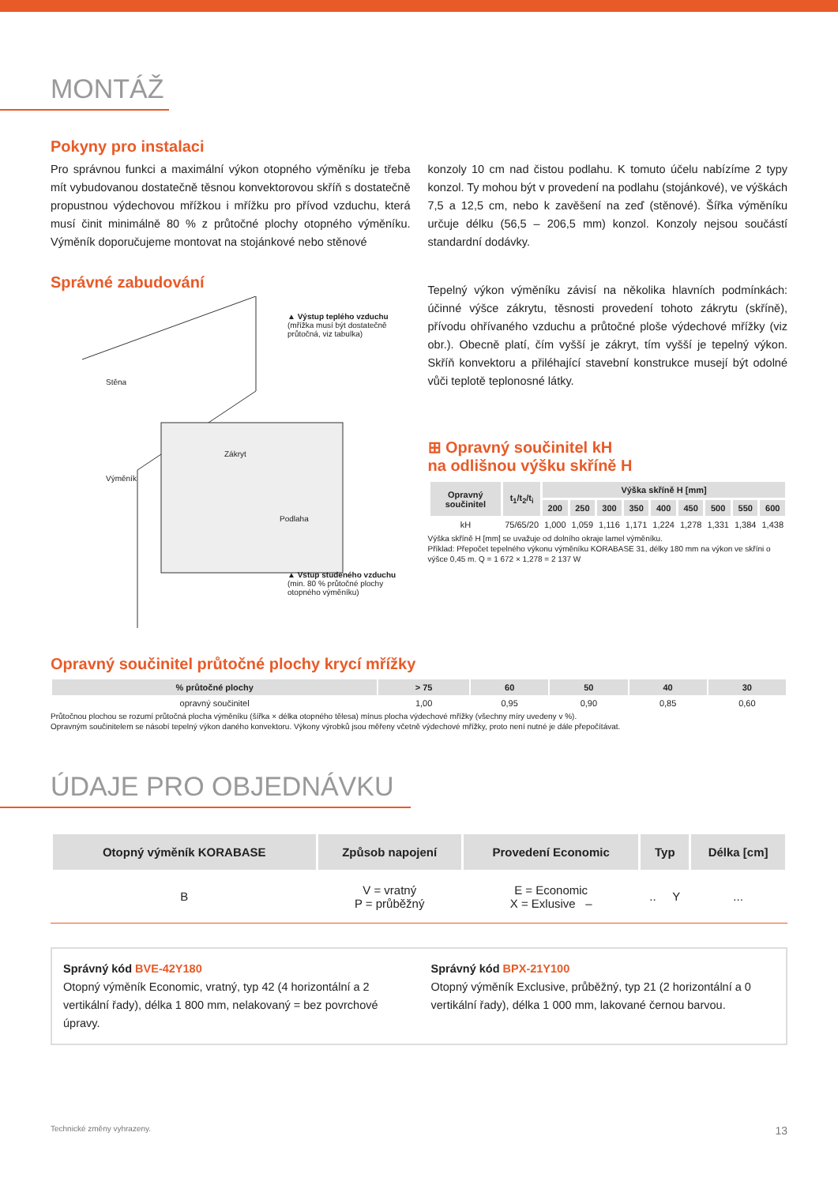MONTÁŽ
Pokyny pro instalaci
Pro správnou funkci a maximální výkon otopného výměníku je třeba mít vybudovanou dostatečně těsnou konvektorovou skříň s dostatečně propustnou výdechovou mřížkou i mřížku pro přívod vzduchu, která musí činit minimálně 80 % z průtočné plochy otopného výměníku. Výměník doporučujeme montovat na stojánkové nebo stěnové
konzoly 10 cm nad čistou podlahu. K tomuto účelu nabízíme 2 typy konzol. Ty mohou být v provedení na podlahu (stojánkové), ve výškách 7,5 a 12,5 cm, nebo k zavěšení na zeď (stěnové). Šířka výměníku určuje délku (56,5 – 206,5 mm) konzol. Konzoly nejsou součástí standardní dodávky.
Správné zabudování
▲ Výstup teplého vzduchu
(mřížka musí být dostatečně průtočná, viz tabulka)
Stěna
Zákryt
Výměník
Podlaha
▲ Vstup studeného vzduchu
(min. 80 % průtočné plochy otopného výměníku)
Tepelný výkon výměníku závisí na několika hlavních podmínkách: účinné výšce zákrytu, těsnosti provedení tohoto zákrytu (skříně), přívodu ohřívaného vzduchu a průtočné ploše výdechové mřížky (viz obr.). Obecně platí, čím vyšší je zákryt, tím vyšší je tepelný výkon. Skříň konvektoru a přiléhající stavební konstrukce musejí být odolné vůči teplotě teplonosné látky.
⊞ Opravný součinitel kH
na odlišnou výšku skříně H
| Opravný součinitel | t<sub>1</sub>/t<sub>2</sub>/t<sub>i</sub> | Výška skříně H [mm] | | | | | | | | |
| --- | --- | --- | --- | --- | --- | --- | --- | --- | --- | --- |
| | | 200 | 250 | 300 | 350 | 400 | 450 | 500 | 550 | 600 |
| kH | 75/65/20 | 1,000 | 1,059 | 1,116 | 1,171 | 1,224 | 1,278 | 1,331 | 1,384 | 1,438 |
Výška skříně H [mm] se uvažuje od dolního okraje lamel výměníku.
Příklad: Přepočet tepelného výkonu výměníku KORABASE 31, délky 180 mm na výkon ve skříni o výšce 0,45 m. Q = 1 672 × 1,278 = 2 137 W
Opravný součinitel průtočné plochy krycí mřížky
| % průtočné plochy | > 75 | 60 | 50 | 40 | 30 |
| --- | --- | --- | --- | --- | --- |
| opravný součinitel | 1,00 | 0,95 | 0,90 | 0,85 | 0,60 |
Průtočnou plochou se rozumí průtočná plocha výměníku (šířka × délka otopného tělesa) mínus plocha výdechové mřížky (všechny míry uvedeny v %).
Opravným součinitelem se násobí tepelný výkon daného konvektoru. Výkony výrobků jsou měřeny včetně výdechové mřížky, proto není nutné je dále přepočítávat.
ÚDAJE PRO OBJEDNÁVKU
| Otopný výměník KORABASE | Způsob napojení | Provedení Economic | Typ | Délka [cm] |
| --- | --- | --- | --- | --- |
| B | V = vratný P = průběžný | E = Economic X = Exlusive – | .. Y | ... |
Správný kód BVE-42Y180
Otopný výměník Economic, vratný, typ 42 (4 horizontální a 2 vertikální řady), délka 1 800 mm, nelakovaný = bez povrchové úpravy.
Správný kód BPX-21Y100
Otopný výměník Exclusive, průběžný, typ 21 (2 horizontální a 0 vertikální řady), délka 1 000 mm, lakované černou barvou.
Technické změny vyhrazeny. 13